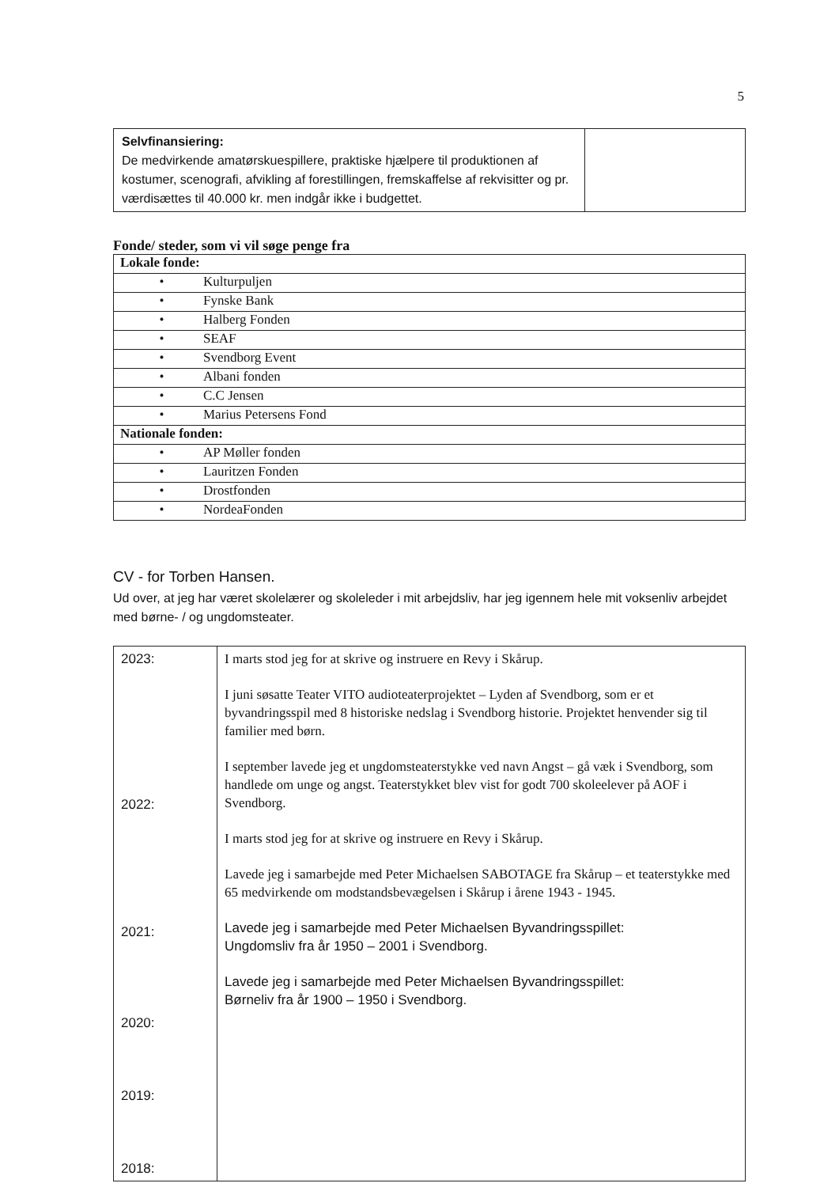5
| Selvfinansiering: De medvirkende amatørskuespillere, praktiske hjælpere til produktionen af kostumer, scenografi, afvikling af forestillingen, fremskaffelse af rekvisitter og pr. værdisættes til 40.000 kr. men indgår ikke i budgettet. | |
Fonde/ steder, som vi vil søge penge fra
| Lokale fonde: |
| • Kulturpuljen |
| • Fynske Bank |
| • Halberg Fonden |
| • SEAF |
| • Svendborg Event |
| • Albani fonden |
| • C.C Jensen |
| • Marius Petersens Fond |
| Nationale fonden: |
| • AP Møller fonden |
| • Lauritzen Fonden |
| • Drostfonden |
| • NordeaFonden |
CV - for Torben Hansen.
Ud over, at jeg har været skolelærer og skoleleder i mit arbejdsliv, har jeg igennem hele mit voksenliv arbejdet med børne- / og ungdomsteater.
| 2023: 2022: 2021: 2020: 2019: 2018: | I marts stod jeg for at skrive og instruere en Revy i Skårup. I juni søsatte Teater VITO audioteaterprojektet – Lyden af Svendborg, som er et byvandringsspil med 8 historiske nedslag i Svendborg historie. Projektet henvender sig til familier med børn. I september lavede jeg et ungdomsteaterstykke ved navn Angst – gå væk i Svendborg, som handlede om unge og angst. Teaterstykket blev vist for godt 700 skoleelever på AOF i Svendborg. I marts stod jeg for at skrive og instruere en Revy i Skårup. Lavede jeg i samarbejde med Peter Michaelsen SABOTAGE fra Skårup – et teaterstykke med 65 medvirkende om modstandsbevægelsen i Skårup i årene 1943 - 1945. Lavede jeg i samarbejde med Peter Michaelsen Byvandringsspillet: Ungdomsliv fra år 1950 – 2001 i Svendborg. Lavede jeg i samarbejde med Peter Michaelsen Byvandringsspillet: Børneliv fra år 1900 – 1950 i Svendborg. |